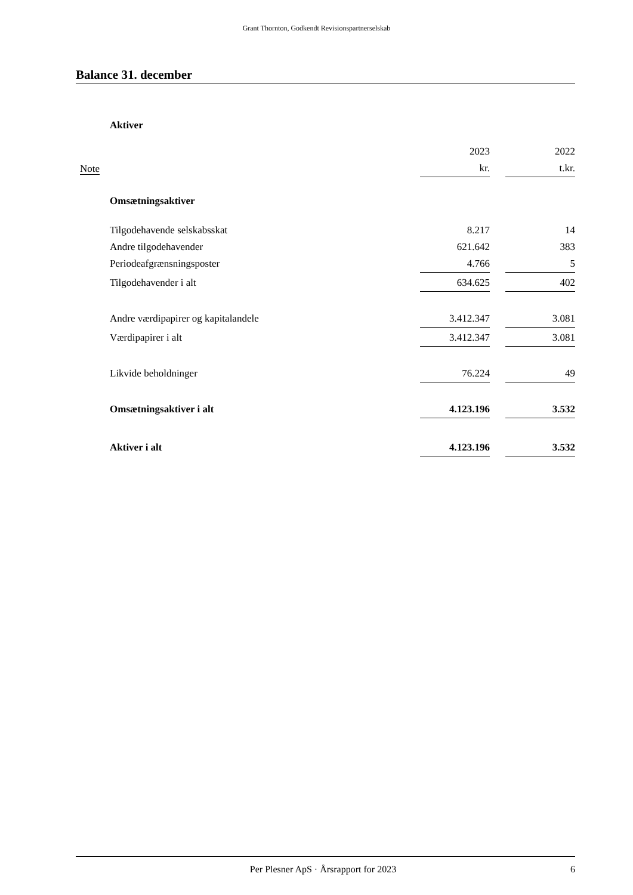Grant Thornton, Godkendt Revisionspartnerselskab
Balance 31. december
| | Aktiver | | | |
| | | 2023 | | 2022 |
| Note | | kr. | | t.kr. |
| | Omsætningsaktiver | | | |
| | Tilgodehavende selskabsskat | 8.217 | | 14 |
| | Andre tilgodehavender | 621.642 | | 383 |
| | Periodeafgrænsningsposter | 4.766 | | 5 |
| | Tilgodehavender i alt | 634.625 | | 402 |
| | Andre værdipapirer og kapitalandele | 3.412.347 | | 3.081 |
| | Værdipapirer i alt | 3.412.347 | | 3.081 |
| | Likvide beholdninger | 76.224 | | 49 |
| | Omsætningsaktiver i alt | 4.123.196 | | 3.532 |
| | Aktiver i alt | 4.123.196 | | 3.532 |
Per Plesner ApS · Årsrapport for 2023 6